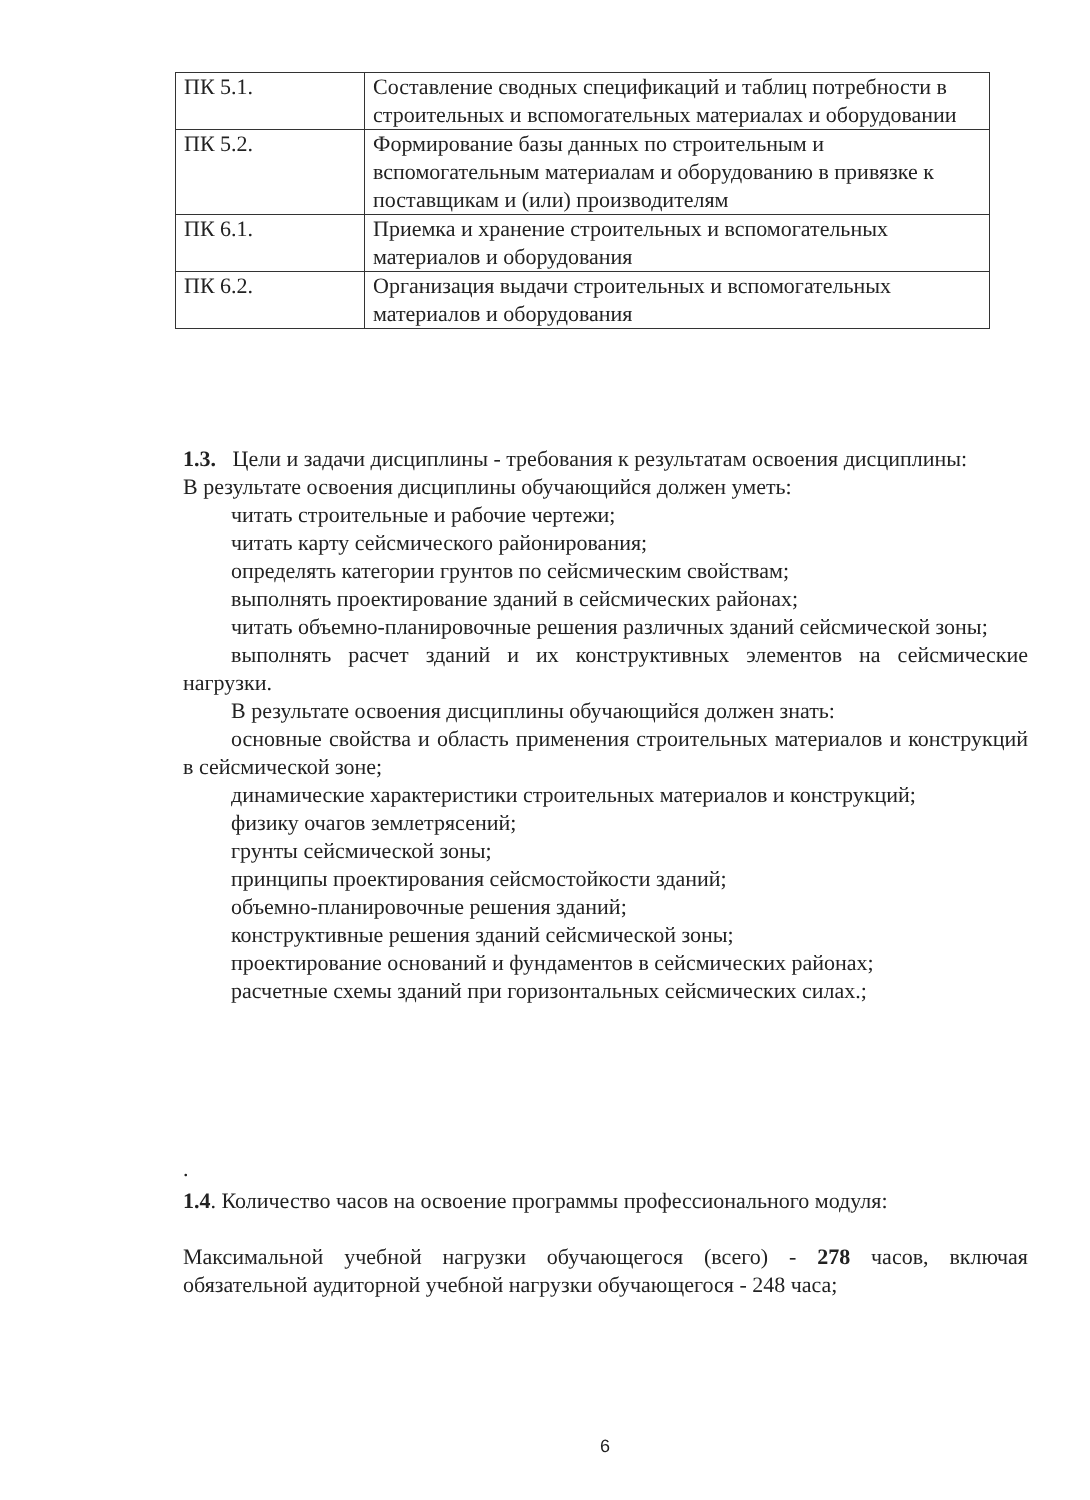| ПК 5.1. | Составление сводных спецификаций и таблиц потребности в строительных и вспомогательных материалах и оборудовании |
| ПК 5.2. | Формирование базы данных по строительным и вспомогательным материалам и оборудованию в привязке к поставщикам и (или) производителям |
| ПК 6.1. | Приемка и хранение строительных и вспомогательных материалов и оборудования |
| ПК 6.2. | Организация выдачи строительных и вспомогательных материалов и оборудования |
1.3. Цели и задачи дисциплины - требования к результатам освоения дисциплины:
В результате освоения дисциплины обучающийся должен уметь:
читать строительные и рабочие чертежи;
читать карту сейсмического районирования;
определять категории грунтов по сейсмическим свойствам;
выполнять проектирование зданий в сейсмических районах;
читать объемно-планировочные решения различных зданий сейсмической зоны;
выполнять расчет зданий и их конструктивных элементов на сейсмические нагрузки.
В результате освоения дисциплины обучающийся должен знать:
основные свойства и область применения строительных материалов и конструкций в сейсмической зоне;
динамические характеристики строительных материалов и конструкций;
физику очагов землетрясений;
грунты сейсмической зоны;
принципы проектирования сейсмостойкости зданий;
объемно-планировочные решения зданий;
конструктивные решения зданий сейсмической зоны;
проектирование оснований и фундаментов в сейсмических районах;
расчетные схемы зданий при горизонтальных сейсмических силах.;
.
1.4. Количество часов на освоение программы профессионального модуля:
Максимальной учебной нагрузки обучающегося (всего) - 278 часов, включая обязательной аудиторной учебной нагрузки обучающегося - 248 часа;
6